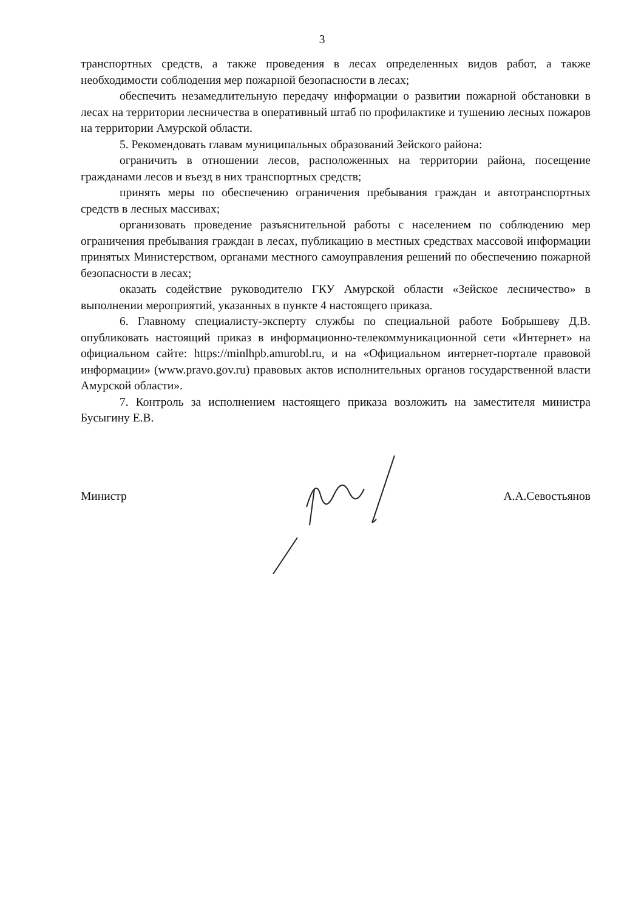3
транспортных средств, а также проведения в лесах определенных видов работ, а также необходимости соблюдения мер пожарной безопасности в лесах;
обеспечить незамедлительную передачу информации о развитии пожарной обстановки в лесах на территории лесничества в оперативный штаб по профилактике и тушению лесных пожаров на территории Амурской области.
5. Рекомендовать главам муниципальных образований Зейского района:
ограничить в отношении лесов, расположенных на территории района, посещение гражданами лесов и въезд в них транспортных средств;
принять меры по обеспечению ограничения пребывания граждан и автотранспортных средств в лесных массивах;
организовать проведение разъяснительной работы с населением по соблюдению мер ограничения пребывания граждан в лесах, публикацию в местных средствах массовой информации принятых Министерством, органами местного самоуправления решений по обеспечению пожарной безопасности в лесах;
оказать содействие руководителю ГКУ Амурской области «Зейское лесничество» в выполнении мероприятий, указанных в пункте 4 настоящего приказа.
6. Главному специалисту-эксперту службы по специальной работе Бобрышеву Д.В. опубликовать настоящий приказ в информационно-телекоммуникационной сети «Интернет» на официальном сайте: https://minlhpb.amurobl.ru, и на «Официальном интернет-портале правовой информации» (www.pravo.gov.ru) правовых актов исполнительных органов государственной власти Амурской области».
7. Контроль за исполнением настоящего приказа возложить на заместителя министра Бусыгину Е.В.
Министр А.А.Севостьянов